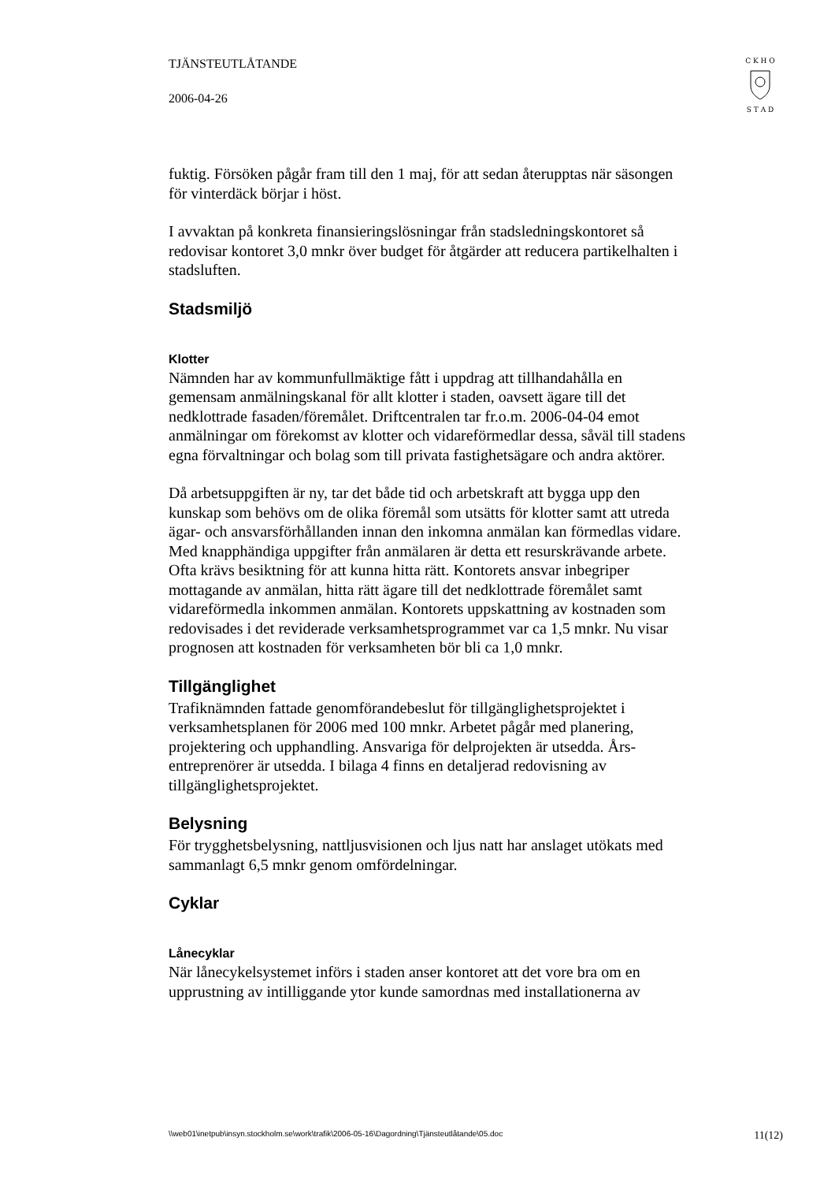TJÄNSTEUTLÅTANDE
2006-04-26
C K H O
S T A D
fuktig. Försöken pågår fram till den 1 maj, för att sedan återupptas när säsongen för vinterdäck börjar i höst.
I avvaktan på konkreta finansieringslösningar från stadsledningskontoret så redovisar kontoret 3,0 mnkr över budget för åtgärder att reducera partikelhalten i stadsluften.
Stadsmiljö
Klotter
Nämnden har av kommunfullmäktige fått i uppdrag att tillhandahålla en gemensam anmälningskanal för allt klotter i staden, oavsett ägare till det nedklottrade fasaden/föremålet. Driftcentralen tar fr.o.m. 2006-04-04 emot anmälningar om förekomst av klotter och vidareförmedlar dessa, såväl till stadens egna förvaltningar och bolag som till privata fastighetsägare och andra aktörer.
Då arbetsuppgiften är ny, tar det både tid och arbetskraft att bygga upp den kunskap som behövs om de olika föremål som utsätts för klotter samt att utreda ägar- och ansvarsförhållanden innan den inkomna anmälan kan förmedlas vidare. Med knapphändiga uppgifter från anmälaren är detta ett resurskrävande arbete. Ofta krävs besiktning för att kunna hitta rätt. Kontorets ansvar inbegriper mottagande av anmälan, hitta rätt ägare till det nedklottrade föremålet samt vidareförmedla inkommen anmälan. Kontorets uppskattning av kostnaden som redovisades i det reviderade verksamhetsprogrammet var ca 1,5 mnkr. Nu visar prognosen att kostnaden för verksamheten bör bli ca 1,0 mnkr.
Tillgänglighet
Trafiknämnden fattade genomförandebeslut för tillgänglighetsprojektet i verksamhetsplanen för 2006 med 100 mnkr. Arbetet pågår med planering, projektering och upphandling. Ansvariga för delprojekten är utsedda. Års-entreprenörer är utsedda. I bilaga 4 finns en detaljerad redovisning av tillgänglighetsprojektet.
Belysning
För trygghetsbelysning, nattljusvisionen och ljus natt har anslaget utökats med sammanlagt 6,5 mnkr genom omfördelningar.
Cyklar
Lånecyklar
När lånecykelsystemet införs i staden anser kontoret att det vore bra om en upprustning av intilliggande ytor kunde samordnas med installationerna av
\\web01\inetpub\insyn.stockholm.se\work\trafik\2006-05-16\Dagordning\Tjänsteutlåtande\05.doc 11(12)